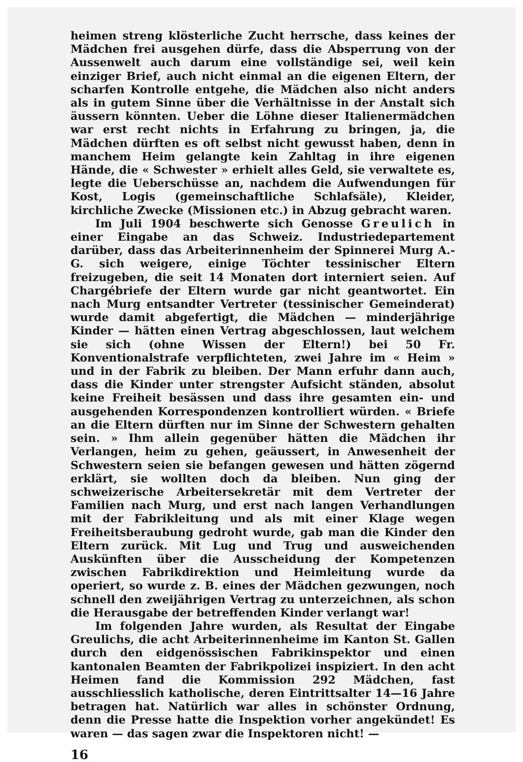heimen streng klösterliche Zucht herrsche, dass keines der Mädchen frei ausgehen dürfe, dass die Absperrung von der Aussenwelt auch darum eine vollständige sei, weil kein einziger Brief, auch nicht einmal an die eigenen Eltern, der scharfen Kontrolle entgehe, die Mädchen also nicht anders als in gutem Sinne über die Verhältnisse in der Anstalt sich äussern könnten. Ueber die Löhne dieser Italienermädchen war erst recht nichts in Erfahrung zu bringen, ja, die Mädchen dürften es oft selbst nicht gewusst haben, denn in manchem Heim gelangte kein Zahltag in ihre eigenen Hände, die « Schwester » erhielt alles Geld, sie verwaltete es, legte die Ueberschüsse an, nachdem die Aufwendungen für Kost, Logis (gemeinschaftliche Schlafsäle), Kleider, kirchliche Zwecke (Missionen etc.) in Abzug gebracht waren.
Im Juli 1904 beschwerte sich Genosse Greulich in einer Eingabe an das Schweiz. Industriedepartement darüber, dass das Arbeiterinnenheim der Spinnerei Murg A.-G. sich weigere, einige Töchter tessinischer Eltern freizugeben, die seit 14 Monaten dort interniert seien. Auf Chargébriefe der Eltern wurde gar nicht geantwortet. Ein nach Murg entsandter Vertreter (tessinischer Gemeinderat) wurde damit abgefertigt, die Mädchen — minderjährige Kinder — hätten einen Vertrag abgeschlossen, laut welchem sie sich (ohne Wissen der Eltern!) bei 50 Fr. Konventionalstrafe verpflichteten, zwei Jahre im « Heim » und in der Fabrik zu bleiben. Der Mann erfuhr dann auch, dass die Kinder unter strengster Aufsicht ständen, absolut keine Freiheit besässen und dass ihre gesamten ein- und ausgehenden Korrespondenzen kontrolliert würden. « Briefe an die Eltern dürften nur im Sinne der Schwestern gehalten sein. » Ihm allein gegenüber hätten die Mädchen ihr Verlangen, heim zu gehen, geäussert, in Anwesenheit der Schwestern seien sie befangen gewesen und hätten zögernd erklärt, sie wollten doch da bleiben. Nun ging der schweizerische Arbeitersekretär mit dem Vertreter der Familien nach Murg, und erst nach langen Verhandlungen mit der Fabrikleitung und als mit einer Klage wegen Freiheitsberaubung gedroht wurde, gab man die Kinder den Eltern zurück. Mit Lug und Trug und ausweichenden Auskünften über die Ausscheidung der Kompetenzen zwischen Fabrikdirektion und Heimleitung wurde da operiert, so wurde z. B. eines der Mädchen gezwungen, noch schnell den zweijährigen Vertrag zu unterzeichnen, als schon die Herausgabe der betreffenden Kinder verlangt war!
Im folgenden Jahre wurden, als Resultat der Eingabe Greulichs, die acht Arbeiterinnenheime im Kanton St. Gallen durch den eidgenössischen Fabrikinspektor und einen kantonalen Beamten der Fabrikpolizei inspiziert. In den acht Heimen fand die Kommission 292 Mädchen, fast ausschliesslich katholische, deren Eintrittsalter 14—16 Jahre betragen hat. Natürlich war alles in schönster Ordnung, denn die Presse hatte die Inspektion vorher angekündet! Es waren — das sagen zwar die Inspektoren nicht! —
16